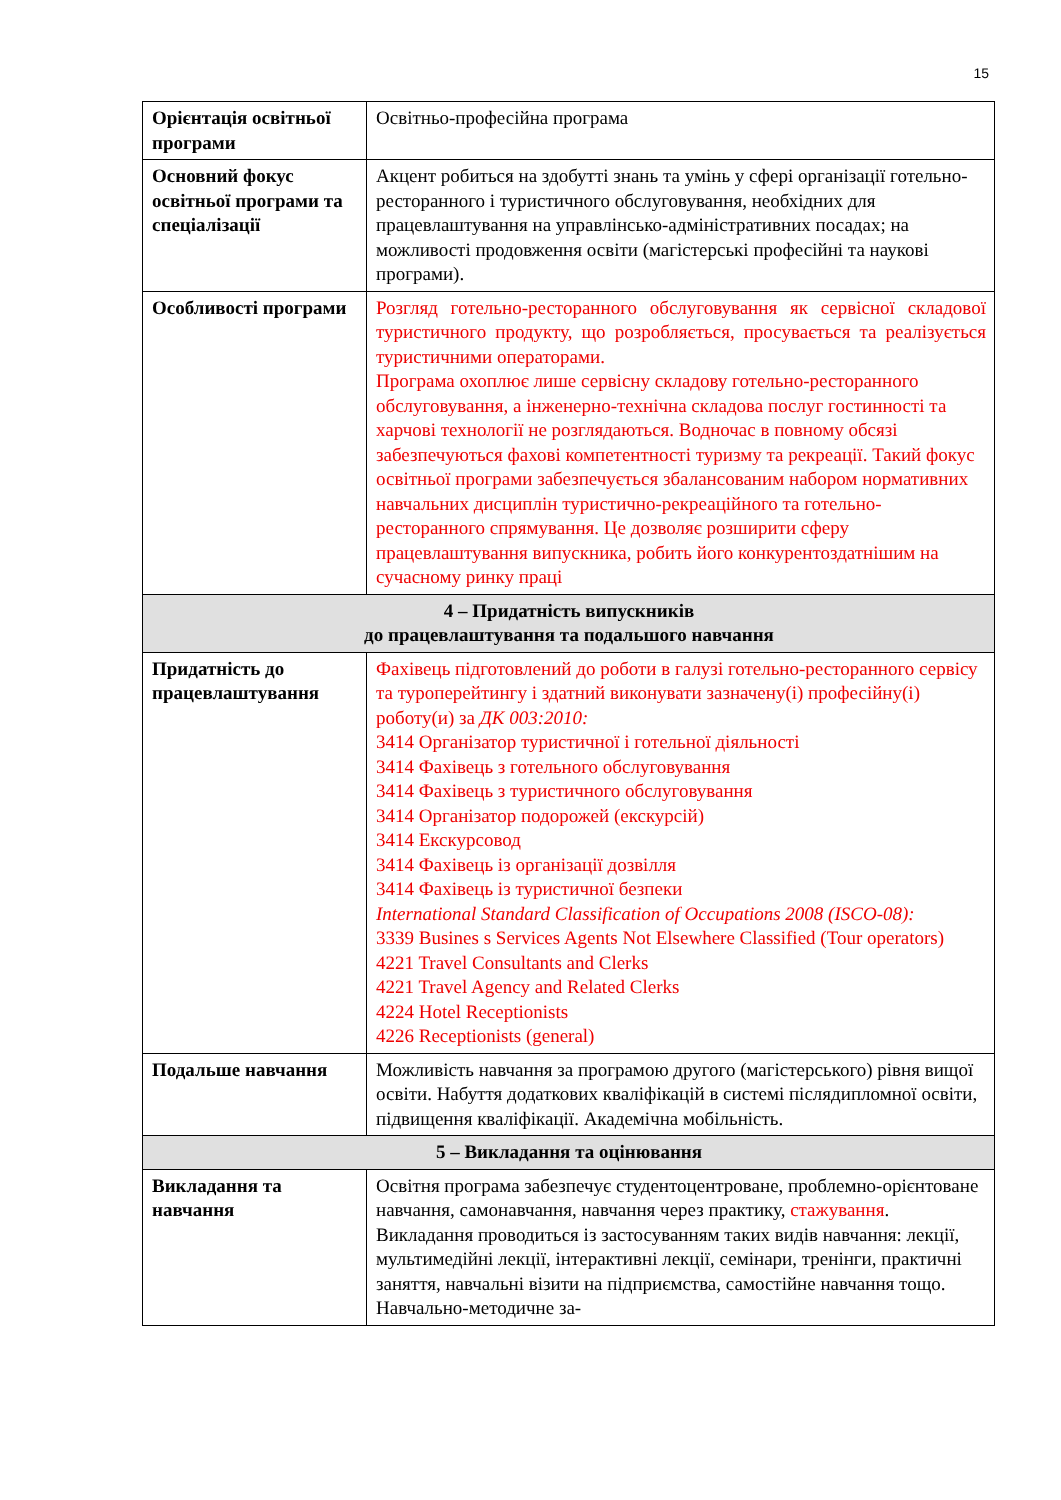15
| Орієнтація освітньої програми | Освітньо-професійна програма |
| Основний фокус освітньої програми та спеціалізації | Акцент робиться на здобутті знань та умінь у сфері організації готельно-ресторанного і туристичного обслуговування, необхідних для працевлаштування на управлінсько-адміністративних посадах; на можливості продовження освіти (магістерські професійні та наукові програми). |
| Особливості програми | Розгляд готельно-ресторанного обслуговування як сервісної складової туристичного продукту, що розробляється, просувається та реалізується туристичними операторами. Програма охоплює лише сервісну складову готельно-ресторанного обслуговування, а інженерно-технічна складова послуг гостинності та харчові технології не розглядаються. Водночас в повному обсязі забезпечуються фахові компетентності туризму та рекреації. Такий фокус освітньої програми забезпечується збалансованим набором нормативних навчальних дисциплін туристично-рекреаційного та готельно-ресторанного спрямування. Це дозволяє розширити сферу працевлаштування випускника, робить його конкурентоздатнішим на сучасному ринку праці |
| 4 – Придатність випускників до працевлаштування та подальшого навчання | |
| Придатність до працевлаштування | Фахівець підготовлений до роботи в галузі готельно-ресторанного сервісу та туроперейтингу і здатний виконувати зазначену(і) професійну(і) роботу(и) за ДК 003:2010: 3414 Організатор туристичної і готельної діяльності 3414 Фахівець з готельного обслуговування 3414 Фахівець з туристичного обслуговування 3414 Організатор подорожей (екскурсій) 3414 Екскурсовод 3414 Фахівець із організації дозвілля 3414 Фахівець із туристичної безпеки International Standard Classification of Occupations 2008 (ISCO-08): 3339 Busines s Services Agents Not Elsewhere Classified (Tour operators) 4221 Travel Consultants and Clerks 4221 Travel Agency and Related Clerks 4224 Hotel Receptionists 4226 Receptionists (general) |
| Подальше навчання | Можливість навчання за програмою другого (магістерського) рівня вищої освіти. Набуття додаткових кваліфікацій в системі післядипломної освіти, підвищення кваліфікації. Академічна мобільність. |
| 5 – Викладання та оцінювання | |
| Викладання та навчання | Освітня програма забезпечує студентоцентроване, проблемно-орієнтоване навчання, самонавчання, навчання через практику, стажування . Викладання проводиться із застосуванням таких видів навчання: лекції, мультимедійні лекції, інтерактивні лекції, семінари, тренінги, практичні заняття, навчальні візити на підприємства, самостійне навчання тощо. Навчально-методичне за- |